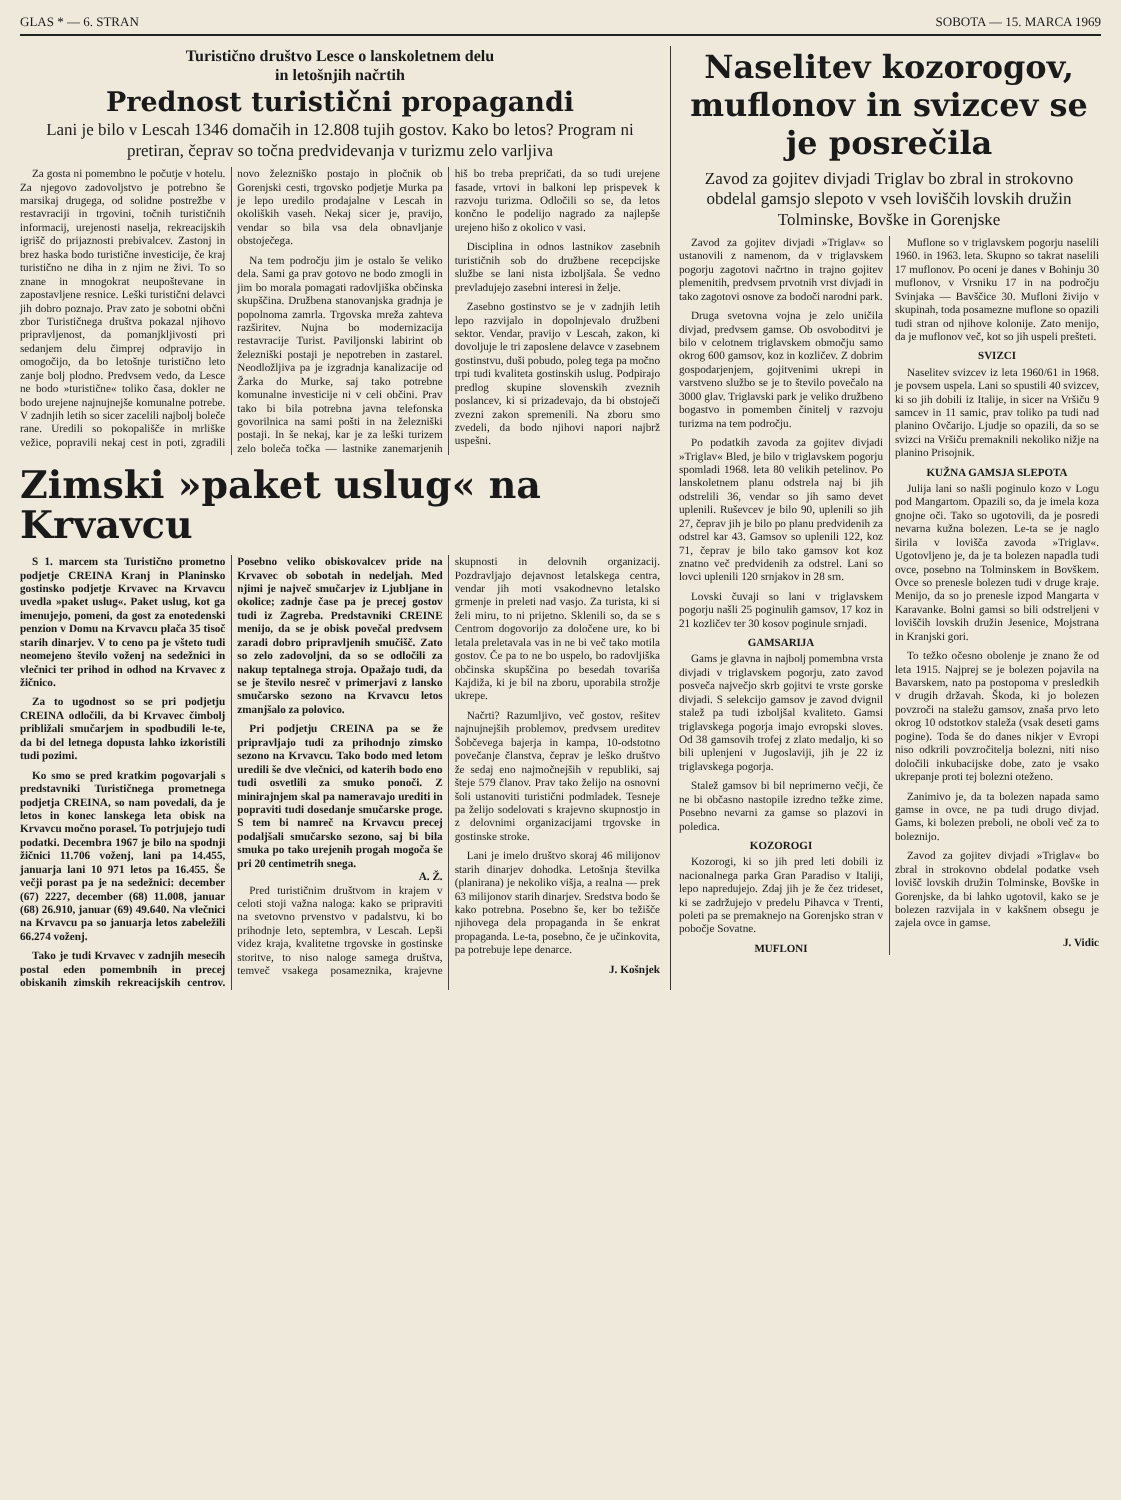GLAS * — 6. STRAN SOBOTA — 15. MARCA 1969
Turistično društvo Lesce o lanskoletnem delu
in letošnjih načrtih
Prednost turistični propagandi
Lani je bilo v Lescah 1346 domačih in 12.808 tujih gostov. Kako bo letos? Program ni pretiran, čeprav so točna predvidevanja v turizmu zelo varljiva
Za gosta ni pomembno le počutje v hotelu. Za njegovo zadovoljstvo je potrebno še marsikaj drugega, od solidne postrežbe v restavraciji in trgovini, točnih turističnih informacij, urejenosti naselja, rekreacijskih igrišč do prijaznosti prebivalcev. Zastonj in brez haska bodo turistične investicije, če kraj turistično ne diha in z njim ne živi. To so znane in mnogokrat neupoštevane in zapostavljene resnice. Leški turistični delavci jih dobro poznajo. Prav zato je sobotni občni zbor Turističnega društva pokazal njihovo pripravljenost, da pomanjkljivosti pri sedanjem delu čimprej odpravijo in omogočijo, da bo letošnje turistično leto zanje bolj plodno. Predvsem vedo, da Lesce ne bodo »turistične« toliko časa, dokler ne bodo urejene najnujnejše komunalne potrebe. V zadnjih letih so sicer zacelili najbolj boleče rane. Uredili so pokopališče in mrliške vežice, popravili nekaj cest in poti, zgradili novo železniško postajo in pločnik ob Gorenjski cesti, trgovsko podjetje Murka pa je lepo uredilo prodajalne v Lescah in okoliških vaseh. Nekaj sicer je, pravijo, vendar so bila vsa dela obnavljanje obstoječega.
Na tem področju jim je ostalo še veliko dela. Sami ga prav gotovo ne bodo zmogli in jim bo morala pomagati radovljiška občinska skupščina. Družbena stanovanjska gradnja je popolnoma zamrla. Trgovska mreža zahteva razširitev. Nujna bo modernizacija restavracije Turist. Paviljonski labirint ob železniški postaji je nepotreben in zastarel. Neodložljiva pa je izgradnja kanalizacije od Žarka do Murke, saj tako potrebne komunalne investicije ni v celi občini. Prav tako bi bila potrebna javna telefonska govorilnica na sami pošti in na železniški postaji. In še nekaj, kar je za leški turizem zelo boleča točka — lastnike zanemarjenih hiš bo treba prepričati, da so tudi urejene fasade, vrtovi in balkoni lep prispevek k razvoju turizma. Odločili so se, da letos končno le podelijo nagrado za najlepše urejeno hišo z okolico v vasi.
Disciplina in odnos lastnikov zasebnih turističnih sob do družbene recepcijske službe se lani nista izboljšala. Še vedno prevladujejo zasebni interesi in želje.
Zasebno gostinstvo se je v zadnjih letih lepo razvijalo in dopolnjevalo družbeni sektor. Vendar, pravijo v Lescah, zakon, ki dovoljuje le tri zaposlene delavce v zasebnem gostinstvu, duši pobudo, poleg tega pa močno trpi tudi kvaliteta gostinskih uslug. Podpirajo predlog skupine slovenskih zveznih poslancev, ki si prizadevajo, da bi obstoječi zvezni zakon spremenili. Na zboru smo zvedeli, da bodo njihovi napori najbrž uspešni.
Zimski »paket uslug« na Krvavcu
S 1. marcem sta Turistično prometno podjetje CREINA Kranj in Planinsko gostinsko podjetje Krvavec na Krvavcu uvedla »paket uslug«. Paket uslug, kot ga imenujejo, pomeni, da gost za enotedenski penzion v Domu na Krvavcu plača 35 tisoč starih dinarjev. V to ceno pa je všteto tudi neomejeno število voženj na sedežnici in vlečnici ter prihod in odhod na Krvavec z žičnico.
Za to ugodnost so se pri podjetju CREINA odločili, da bi Krvavec čimbolj približali smučarjem in spodbudili le-te, da bi del letnega dopusta lahko izkoristili tudi pozimi.
Ko smo se pred kratkim pogovarjali s predstavniki Turističnega prometnega podjetja CREINA, so nam povedali, da je letos in konec lanskega leta obisk na Krvavcu močno porasel. To potrjujejo tudi podatki. Decembra 1967 je bilo na spodnji žičnici 11.706 voženj, lani pa 14.455, januarja lani 10 971 letos pa 16.455. Še večji porast pa je na sedežnici: december (67) 2227, december (68) 11.008, januar (68) 26.910, januar (69) 49.640. Na vlečnici na Krvavcu pa so januarja letos zabeležili 66.274 voženj.
Tako je tudi Krvavec v zadnjih mesecih postal eden pomembnih in precej obiskanih zimskih rekreacijskih centrov. Posebno veliko obiskovalcev pride na Krvavec ob sobotah in nedeljah. Med njimi je največ smučarjev iz Ljubljane in okolice; zadnje čase pa je precej gostov tudi iz Zagreba. Predstavniki CREINE menijo, da se je obisk povečal predvsem zaradi dobro pripravljenih smučišč. Zato so zelo zadovoljni, da so se odločili za nakup teptalnega stroja. Opažajo tudi, da se je število nesreč v primerjavi z lansko smučarsko sezono na Krvavcu letos zmanjšalo za polovico.
Pri podjetju CREINA pa se že pripravljajo tudi za prihodnjo zimsko sezono na Krvavcu. Tako bodo med letom uredili še dve vlečnici, od katerih bodo eno tudi osvetlili za smuko ponoči. Z minirajnjem skal pa nameravajo urediti in popraviti tudi dosedanje smučarske proge. S tem bi namreč na Krvavcu precej podaljšali smučarsko sezono, saj bi bila smuka po tako urejenih progah mogoča še pri 20 centimetrih snega.
A. Ž.
Pred turističnim društvom in krajem v celoti stoji važna naloga: kako se pripraviti na svetovno prvenstvo v padalstvu, ki bo prihodnje leto, septembra, v Lescah. Lepši videz kraja, kvalitetne trgovske in gostinske storitve, to niso naloge samega društva, temveč vsakega posameznika, krajevne skupnosti in delovnih organizacij. Pozdravljajo dejavnost letalskega centra, vendar jih moti vsakodnevno letalsko grmenje in preleti nad vasjo. Za turista, ki si želi miru, to ni prijetno. Sklenili so, da se s Centrom dogovorijo za določene ure, ko bi letala preletavala vas in ne bi več tako motila gostov. Če pa to ne bo uspelo, bo radovljiška občinska skupščina po besedah tovariša Kajdiža, ki je bil na zboru, uporabila strožje ukrepe.
Načrti? Razumljivo, več gostov, rešitev najnujnejših problemov, predvsem ureditev Šobčevega bajerja in kampa, 10-odstotno povečanje članstva, čeprav je leško društvo že sedaj eno najmočnejših v republiki, saj šteje 579 članov. Prav tako želijo na osnovni šoli ustanoviti turistični podmladek. Tesneje pa želijo sodelovati s krajevno skupnostjo in z delovnimi organizacijami trgovske in gostinske stroke.
Lani je imelo društvo skoraj 46 milijonov starih dinarjev dohodka. Letošnja številka (planirana) je nekoliko višja, a realna — prek 63 milijonov starih dinarjev. Sredstva bodo še kako potrebna. Posebno še, ker bo težišče njihovega dela propaganda in še enkrat propaganda. Le-ta, posebno, če je učinkovita, pa potrebuje lepe denarce.
J. Košnjek
Naselitev kozorogov, muflonov in svizcev se je posrečila
Zavod za gojitev divjadi Triglav bo zbral in strokovno obdelal gamsjo slepoto v vseh loviščih lovskih družin Tolminske, Bovške in Gorenjske
Zavod za gojitev divjadi »Triglav« so ustanovili z namenom, da v triglavskem pogorju zagotovi načrtno in trajno gojitev plemenitih, predvsem prvotnih vrst divjadi in tako zagotovi osnove za bodoči narodni park.
Druga svetovna vojna je zelo uničila divjad, predvsem gamse. Ob osvoboditvi je bilo v celotnem triglavskem območju samo okrog 600 gamsov, koz in kozličev. Z dobrim gospodarjenjem, gojitvenimi ukrepi in varstveno službo se je to število povečalo na 3000 glav. Triglavski park je veliko družbeno bogastvo in pomemben činitelj v razvoju turizma na tem področju.
Po podatkih zavoda za gojitev divjadi »Triglav« Bled, je bilo v triglavskem pogorju spomladi 1968. leta 80 velikih petelinov. Po lanskoletnem planu odstrela naj bi jih odstrelili 36, vendar so jih samo devet uplenili. Ruševcev je bilo 90, uplenili so jih 27, čeprav jih je bilo po planu predvidenih za odstrel kar 43. Gamsov so uplenili 122, koz 71, čeprav je bilo tako gamsov kot koz znatno več predvidenih za odstrel. Lani so lovci uplenili 120 srnjakov in 28 srn.
Lovski čuvaji so lani v triglavskem pogorju našli 25 poginulih gamsov, 17 koz in 21 kozličev ter 30 kosov poginule srnjadi.
GAMSARIJA
Gams je glavna in najbolj pomembna vrsta divjadi v triglavskem pogorju, zato zavod posveča največjo skrb gojitvi te vrste gorske divjadi. S selekcijo gamsov je zavod dvignil stalež pa tudi izboljšal kvaliteto. Gamsi triglavskega pogorja imajo evropski sloves. Od 38 gamsovih trofej z zlato medaljo, ki so bili uplenjeni v Jugoslaviji, jih je 22 iz triglavskega pogorja.
Stalež gamsov bi bil neprimerno večji, če ne bi občasno nastopile izredno težke zime. Posebno nevarni za gamse so plazovi in poledica.
KOZOROGI
Kozorogi, ki so jih pred leti dobili iz nacionalnega parka Gran Paradiso v Italiji, lepo napredujejo. Zdaj jih je že čez trideset, ki se zadržujejo v predelu Pihavca v Trenti, poleti pa se premaknejo na Gorenjsko stran v pobočje Sovatne.
MUFLONI
Muflone so v triglavskem pogorju naselili 1960. in 1963. leta. Skupno so takrat naselili 17 muflonov. Po oceni je danes v Bohinju 30 muflonov, v Vrsniku 17 in na področju Svinjaka — Bavščice 30. Mufloni živijo v skupinah, toda posamezne muflone so opazili tudi stran od njihove kolonije. Zato menijo, da je muflonov več, kot so jih uspeli prešteti.
SVIZCI
Naselitev svizcev iz leta 1960/61 in 1968. je povsem uspela. Lani so spustili 40 svizcev, ki so jih dobili iz Italije, in sicer na Vršiču 9 samcev in 11 samic, prav toliko pa tudi nad planino Ovčarijo. Ljudje so opazili, da so se svizci na Vršiču premaknili nekoliko nižje na planino Prisojnik.
KUŽNA GAMSJA SLEPOTA
Julija lani so našli poginulo kozo v Logu pod Mangartom. Opazili so, da je imela koza gnojne oči. Tako so ugotovili, da je posredi nevarna kužna bolezen. Le-ta se je naglo širila v lovišča zavoda »Triglav«. Ugotovljeno je, da je ta bolezen napadla tudi ovce, posebno na Tolminskem in Bovškem. Ovce so prenesle bolezen tudi v druge kraje. Menijo, da so jo prenesle izpod Mangarta v Karavanke. Bolni gamsi so bili odstreljeni v loviščih lovskih družin Jesenice, Mojstrana in Kranjski gori.
To težko očesno obolenje je znano že od leta 1915. Najprej se je bolezen pojavila na Bavarskem, nato pa postopoma v presledkih v drugih državah. Škoda, ki jo bolezen povzroči na staležu gamsov, znaša prvo leto okrog 10 odstotkov staleža (vsak deseti gams pogine). Toda še do danes nikjer v Evropi niso odkrili povzročitelja bolezni, niti niso določili inkubacijske dobe, zato je vsako ukrepanje proti tej bolezni oteženo.
Zanimivo je, da ta bolezen napada samo gamse in ovce, ne pa tudi drugo divjad. Gams, ki bolezen preboli, ne oboli več za to boleznijo.
Zavod za gojitev divjadi »Triglav« bo zbral in strokovno obdelal podatke vseh lovišč lovskih družin Tolminske, Bovške in Gorenjske, da bi lahko ugotovil, kako se je bolezen razvijala in v kakšnem obsegu je zajela ovce in gamse.
J. Vidic